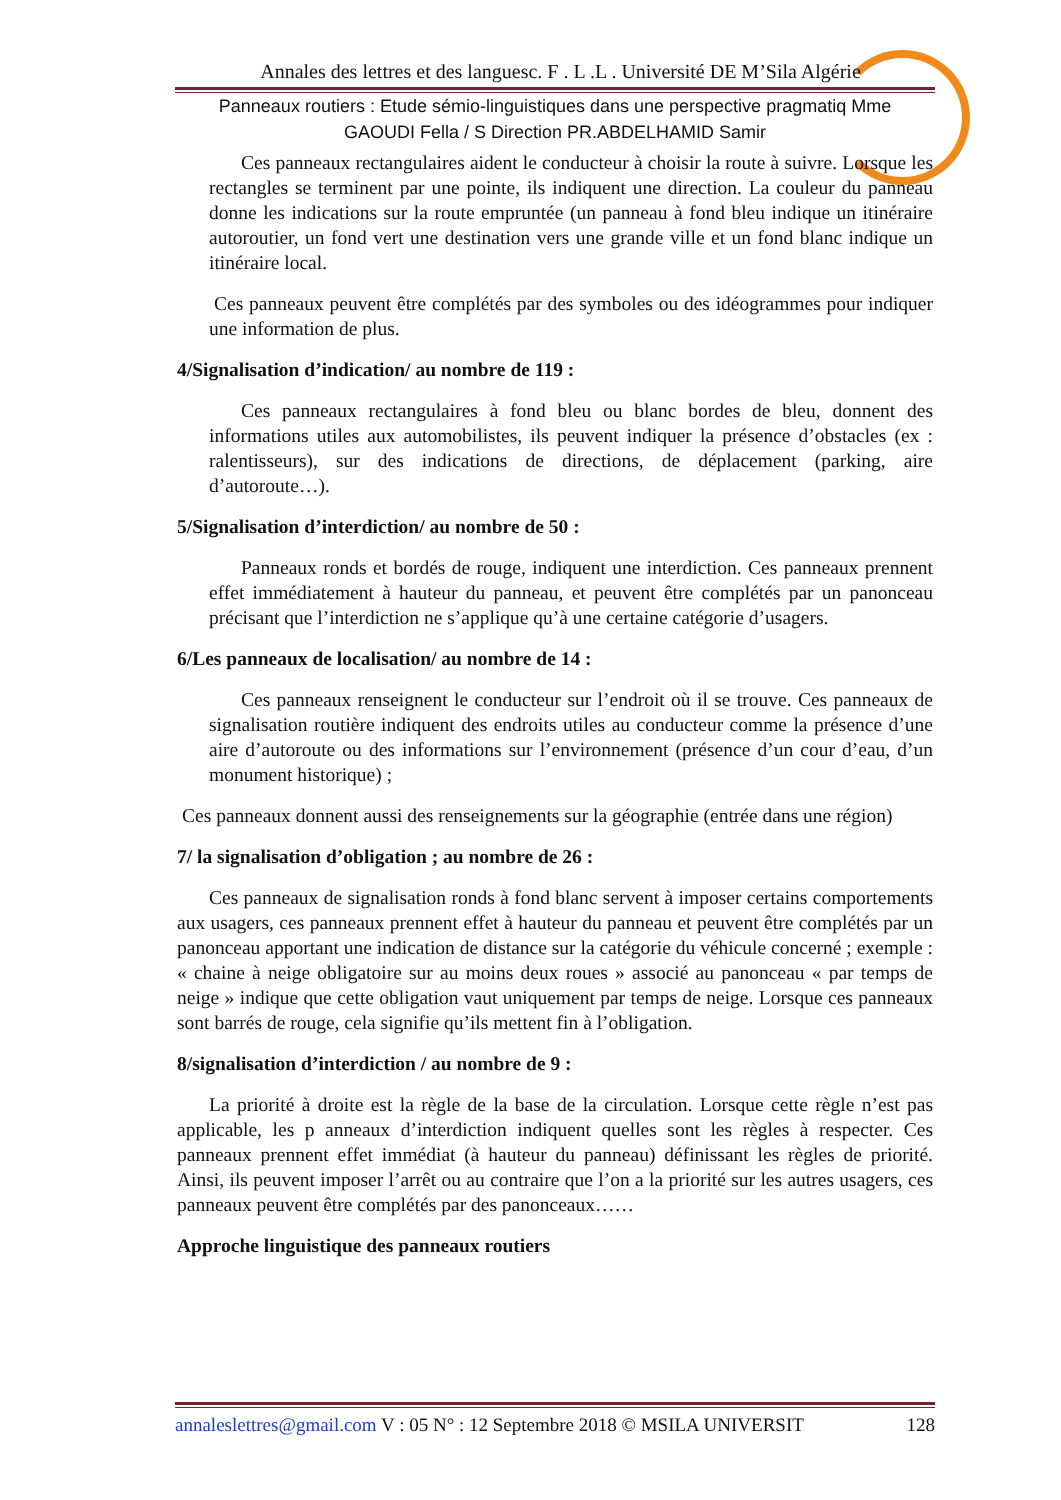Annales des lettres et des languesc. F . L .L . Université DE M’Sila Algérie
Panneaux routiers : Etude sémio-linguistiques dans une perspective pragmatiq Mme
GAOUDI Fella / S Direction PR.ABDELHAMID Samir
Ces panneaux rectangulaires aident le conducteur à choisir la route à suivre. Lorsque les rectangles se terminent par une pointe, ils indiquent une direction. La couleur du panneau donne les indications sur la route empruntée (un panneau à fond bleu indique un itinéraire autoroutier, un fond vert une destination vers une grande ville et un fond blanc indique un itinéraire local.
Ces panneaux peuvent être complétés par des symboles ou des idéogrammes pour indiquer une information de plus.
4/Signalisation d’indication/ au nombre de 119 :
Ces panneaux rectangulaires à fond bleu ou blanc bordes de bleu, donnent des informations utiles aux automobilistes, ils peuvent indiquer la présence d’obstacles (ex : ralentisseurs), sur des indications de directions, de déplacement (parking, aire d’autoroute…).
5/Signalisation d’interdiction/ au nombre de 50 :
Panneaux ronds et bordés de rouge, indiquent une interdiction. Ces panneaux prennent effet immédiatement à hauteur du panneau, et peuvent être complétés par un panonceau précisant que l’interdiction ne s’applique qu’à une certaine catégorie d’usagers.
6/Les panneaux de localisation/ au nombre de 14 :
Ces panneaux renseignent le conducteur sur l’endroit où il se trouve. Ces panneaux de signalisation routière indiquent des endroits utiles au conducteur comme la présence d’une aire d’autoroute ou des informations sur l’environnement (présence d’un cour d’eau, d’un monument historique) ;
Ces panneaux donnent aussi des renseignements sur la géographie (entrée dans une région)
7/ la signalisation d’obligation ; au nombre de 26 :
Ces panneaux de signalisation ronds à fond blanc servent à imposer certains comportements aux usagers, ces panneaux prennent effet à hauteur du panneau et peuvent être complétés par un panonceau apportant une indication de distance sur la catégorie du véhicule concerné ; exemple : « chaine à neige obligatoire sur au moins deux roues » associé au panonceau « par temps de neige » indique que cette obligation vaut uniquement par temps de neige. Lorsque ces panneaux sont barrés de rouge, cela signifie qu’ils mettent fin à l’obligation.
8/signalisation d’interdiction / au nombre de 9 :
La priorité à droite est la règle de la base de la circulation. Lorsque cette règle n’est pas applicable, les p anneaux d’interdiction indiquent quelles sont les règles à respecter. Ces panneaux prennent effet immédiat (à hauteur du panneau) définissant les règles de priorité. Ainsi, ils peuvent imposer l’arrêt ou au contraire que l’on a la priorité sur les autres usagers, ces panneaux peuvent être complétés par des panonceaux……
Approche linguistique des panneaux routiers
annaleslettres@gmail.com V : 05 N° : 12 Septembre 2018 © MSILA UNIVERSIT 128